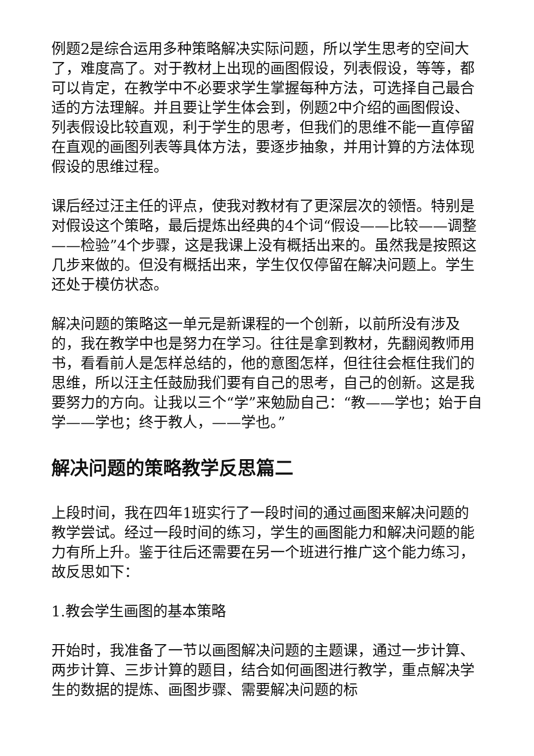例题2是综合运用多种策略解决实际问题，所以学生思考的空间大了，难度高了。对于教材上出现的画图假设，列表假设，等等，都可以肯定，在教学中不必要求学生掌握每种方法，可选择自己最合适的方法理解。并且要让学生体会到，例题2中介绍的画图假设、列表假设比较直观，利于学生的思考，但我们的思维不能一直停留在直观的画图列表等具体方法，要逐步抽象，并用计算的方法体现假设的思维过程。
课后经过汪主任的评点，使我对教材有了更深层次的领悟。特别是对假设这个策略，最后提炼出经典的4个词“假设——比较——调整——检验”4个步骤，这是我课上没有概括出来的。虽然我是按照这几步来做的。但没有概括出来，学生仅仅停留在解决问题上。学生还处于模仿状态。
解决问题的策略这一单元是新课程的一个创新，以前所没有涉及的，我在教学中也是努力在学习。往往是拿到教材，先翻阅教师用书，看看前人是怎样总结的，他的意图怎样，但往往会框住我们的思维，所以汪主任鼓励我们要有自己的思考，自己的创新。这是我要努力的方向。让我以三个“学”来勉励自己：“教——学也；始于自学——学也；终于教人，——学也。”
解决问题的策略教学反思篇二
上段时间，我在四年1班实行了一段时间的通过画图来解决问题的教学尝试。经过一段时间的练习，学生的画图能力和解决问题的能力有所上升。鉴于往后还需要在另一个班进行推广这个能力练习，故反思如下：
1.教会学生画图的基本策略
开始时，我准备了一节以画图解决问题的主题课，通过一步计算、两步计算、三步计算的题目，结合如何画图进行教学，重点解决学生的数据的提炼、画图步骤、需要解决问题的标